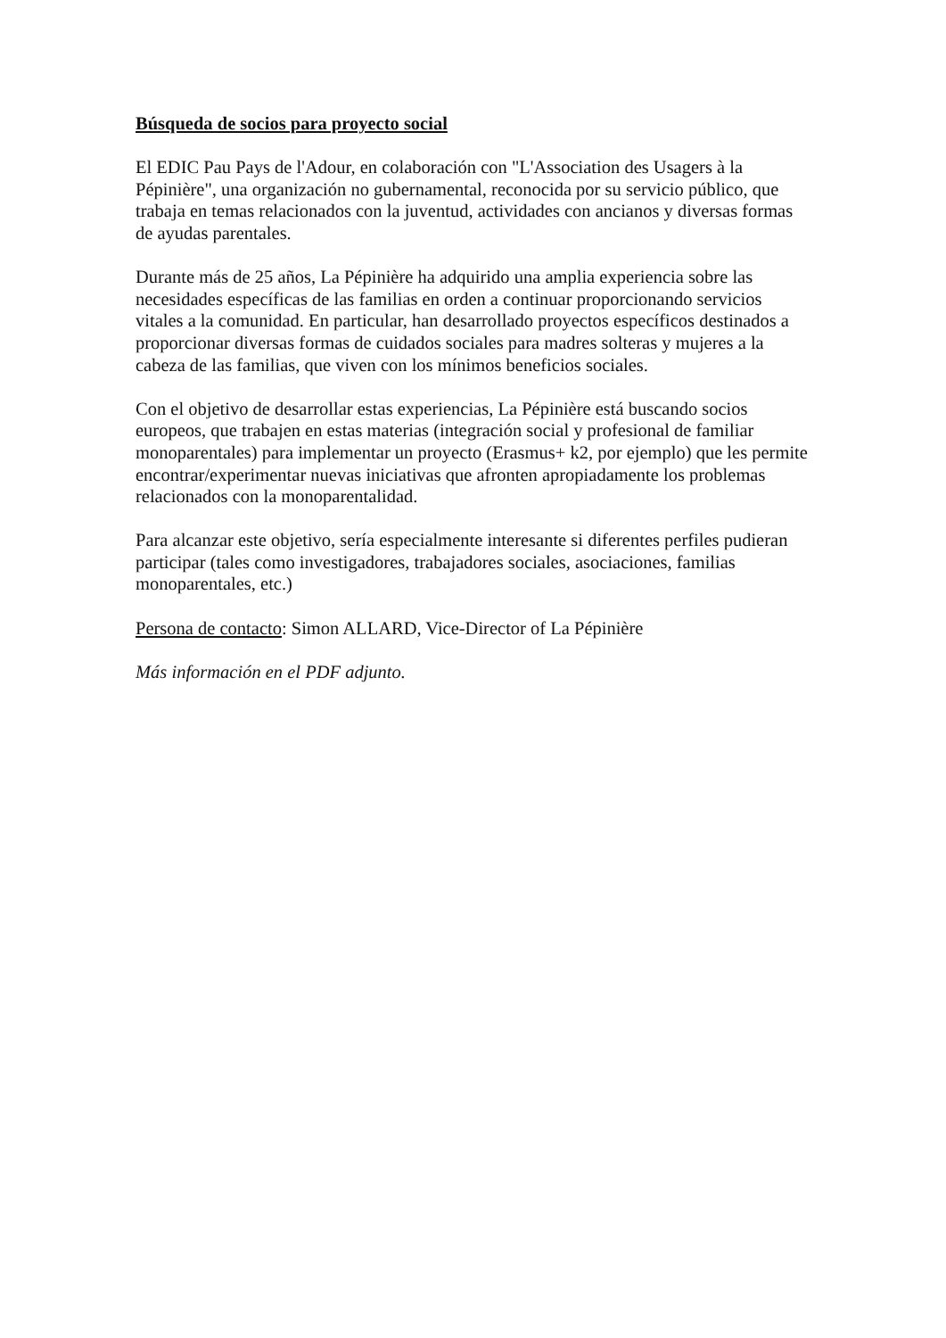Búsqueda de socios para proyecto social
El EDIC Pau Pays de l'Adour, en colaboración con "L'Association des Usagers à la Pépinière", una organización no gubernamental, reconocida por su servicio público, que trabaja en temas relacionados con la juventud, actividades con ancianos y diversas formas de ayudas parentales.
Durante más de 25 años, La Pépinière ha adquirido una amplia experiencia sobre las necesidades específicas de las familias en orden a continuar proporcionando servicios vitales a la comunidad. En particular, han desarrollado proyectos específicos destinados a proporcionar diversas formas de cuidados sociales para madres solteras y mujeres a la cabeza de las familias, que viven con los mínimos beneficios sociales.
Con el objetivo de desarrollar estas experiencias, La Pépinière está buscando socios europeos, que trabajen en estas materias (integración social y profesional de familiar monoparentales) para implementar un proyecto (Erasmus+ k2, por ejemplo) que les permite encontrar/experimentar nuevas iniciativas que afronten apropiadamente los problemas relacionados con la monoparentalidad.
Para alcanzar este objetivo, sería especialmente interesante si diferentes perfiles pudieran participar (tales como investigadores, trabajadores sociales, asociaciones, familias monoparentales, etc.)
Persona de contacto: Simon ALLARD, Vice-Director of La Pépinière
Más información en el PDF adjunto.